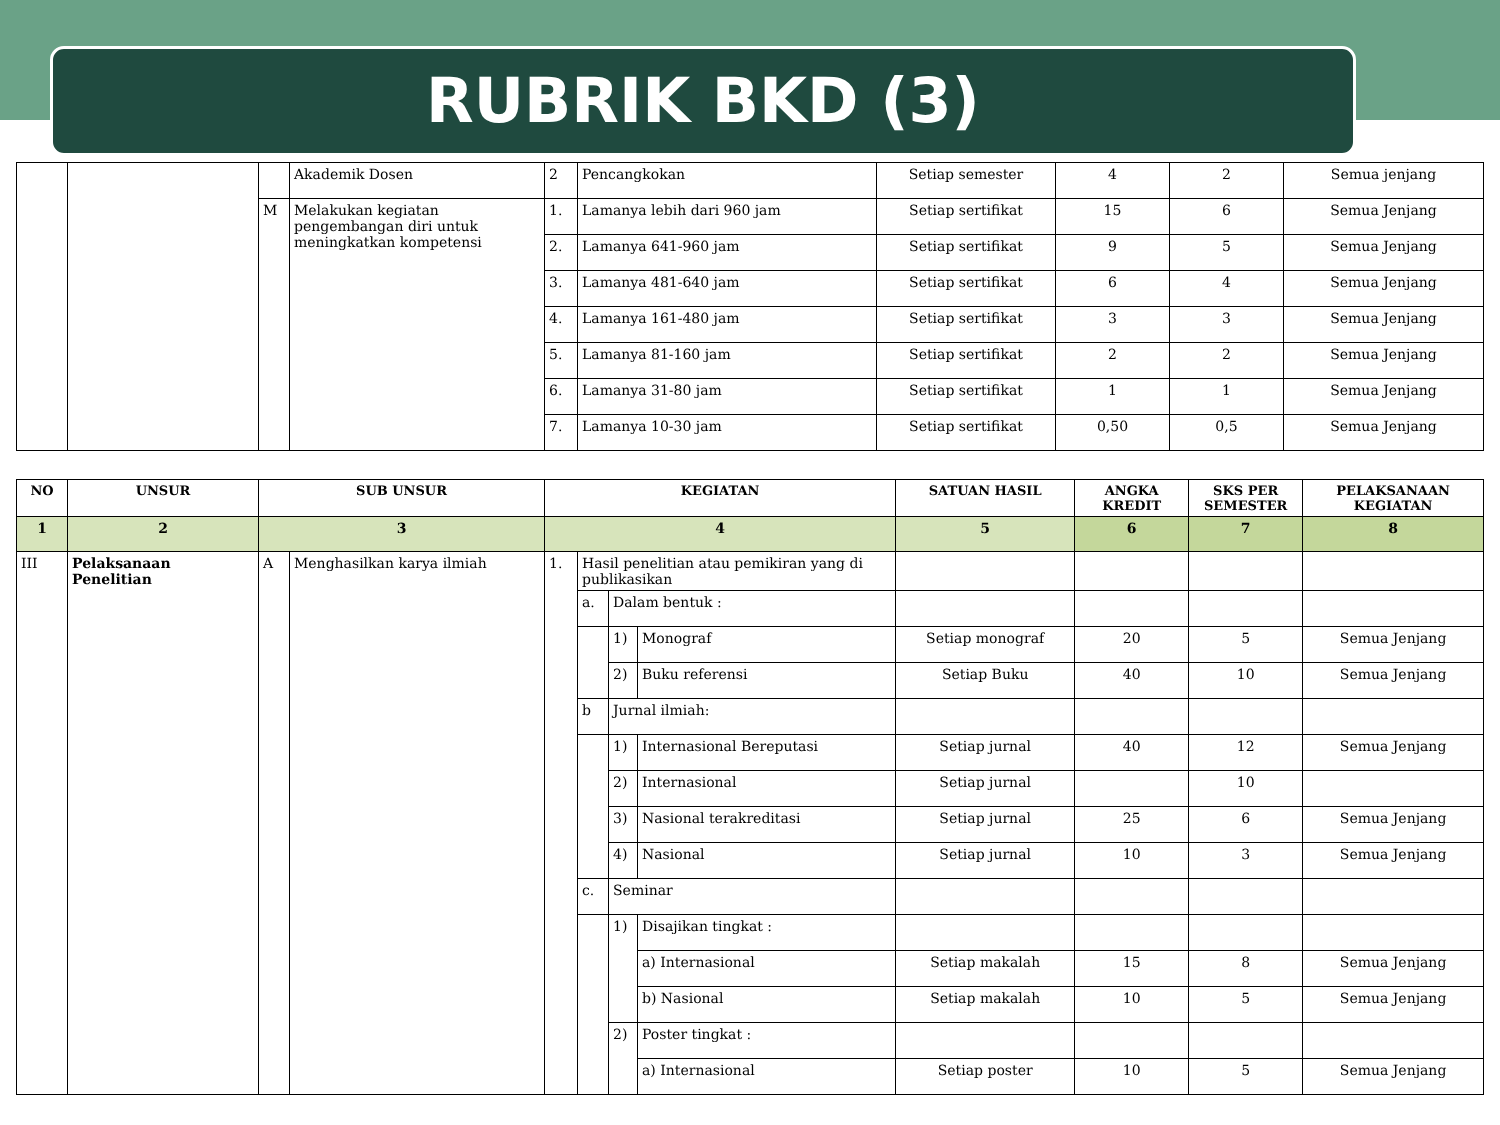RUBRIK BKD (3)
| | | | Akademik Dosen | 2 | Pencangkokan | Setiap semester | 4 | 2 | Semua jenjang |
| | | M | Melakukan kegiatan pengembangan diri untuk meningkatkan kompetensi | 1. | Lamanya lebih dari 960 jam | Setiap sertifikat | 15 | 6 | Semua Jenjang |
| | | | | 2. | Lamanya 641-960 jam | Setiap sertifikat | 9 | 5 | Semua Jenjang |
| | | | | 3. | Lamanya 481-640 jam | Setiap sertifikat | 6 | 4 | Semua Jenjang |
| | | | | 4. | Lamanya 161-480 jam | Setiap sertifikat | 3 | 3 | Semua Jenjang |
| | | | | 5. | Lamanya 81-160 jam | Setiap sertifikat | 2 | 2 | Semua Jenjang |
| | | | | 6. | Lamanya 31-80 jam | Setiap sertifikat | 1 | 1 | Semua Jenjang |
| | | | | 7. | Lamanya 10-30 jam | Setiap sertifikat | 0,50 | 0,5 | Semua Jenjang |
| NO | UNSUR | SUB UNSUR | | KEGIATAN | | | | SATUAN HASIL | ANGKA KREDIT | SKS PER SEMESTER | PELAKSANAAN KEGIATAN |
| --- | --- | --- | --- | --- | --- | --- | --- | --- | --- | --- | --- |
| 1 | 2 | 3 | | 4 | | | | 5 | 6 | 7 | 8 |
| III | Pelaksanaan Penelitian | A | Menghasilkan karya ilmiah | 1. | Hasil penelitian atau pemikiran yang di publikasikan | | | | | | |
| | | | | | a. | Dalam bentuk : | | | | | |
| | | | | | | 1) | Monograf | Setiap monograf | 20 | 5 | Semua Jenjang |
| | | | | | | 2) | Buku referensi | Setiap Buku | 40 | 10 | Semua Jenjang |
| | | | | | b | Jurnal ilmiah: | | | | | |
| | | | | | | 1) | Internasional Bereputasi | Setiap jurnal | 40 | 12 | Semua Jenjang |
| | | | | | | 2) | Internasional | Setiap jurnal | | 10 | |
| | | | | | | 3) | Nasional terakreditasi | Setiap jurnal | 25 | 6 | Semua Jenjang |
| | | | | | | 4) | Nasional | Setiap jurnal | 10 | 3 | Semua Jenjang |
| | | | | | c. | Seminar | | | | | |
| | | | | | | 1) | Disajikan tingkat : | | | | |
| | | | | | | | a) Internasional | Setiap makalah | 15 | 8 | Semua Jenjang |
| | | | | | | | b) Nasional | Setiap makalah | 10 | 5 | Semua Jenjang |
| | | | | | | 2) | Poster tingkat : | | | | |
| | | | | | | | a) Internasional | Setiap poster | 10 | 5 | Semua Jenjang |